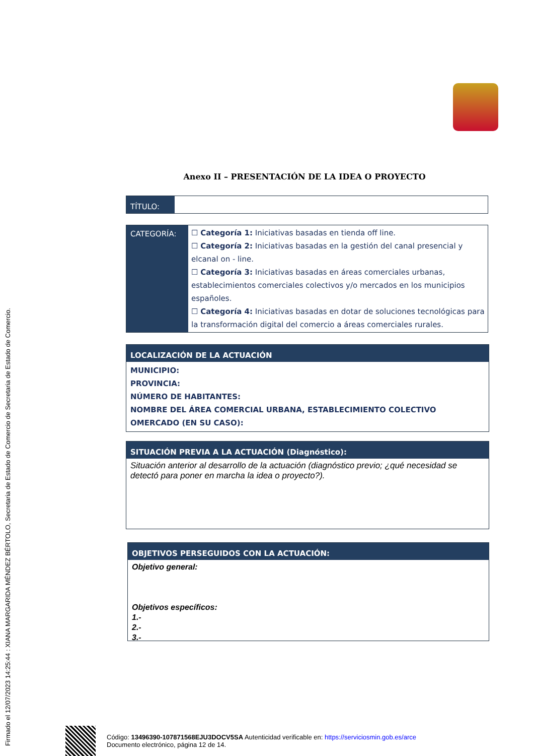Firmado el 12/07/2023 14:25:44 : XIANA MARGARIDA MÉNDEZ BÉRTOLO, Secretaria de Estado de Comercio de Secretaria de Estado de Comercio.
Anexo II – PRESENTACIÓN DE LA IDEA O PROYECTO
| TÍTULO: | |
| CATEGORÍA: | ☐ Categoría 1: Iniciativas basadas en tienda off line. ☐ Categoría 2: Iniciativas basadas en la gestión del canal presencial y elcanal on - line. ☐ Categoría 3: Iniciativas basadas en áreas comerciales urbanas, establecimientos comerciales colectivos y/o mercados en los municipios españoles. ☐ Categoría 4: Iniciativas basadas en dotar de soluciones tecnológicas para la transformación digital del comercio a áreas comerciales rurales. |
LOCALIZACIÓN DE LA ACTUACIÓN
MUNICIPIO:
PROVINCIA:
NÚMERO DE HABITANTES:
NOMBRE DEL ÁREA COMERCIAL URBANA, ESTABLECIMIENTO COLECTIVO OMERCADO (EN SU CASO):
SITUACIÓN PREVIA A LA ACTUACIÓN (Diagnóstico):
Situación anterior al desarrollo de la actuación (diagnóstico previo; ¿qué necesidad se detectó para poner en marcha la idea o proyecto?).
OBJETIVOS PERSEGUIDOS CON LA ACTUACIÓN:
Objetivo general:
Objetivos específicos:
1.-
2.-
3.-
Código: 13496390-107871568EJU3DOCV5SA Autenticidad verificable en: https://serviciosmin.gob.es/arce
Documento electrónico, página 12 de 14.